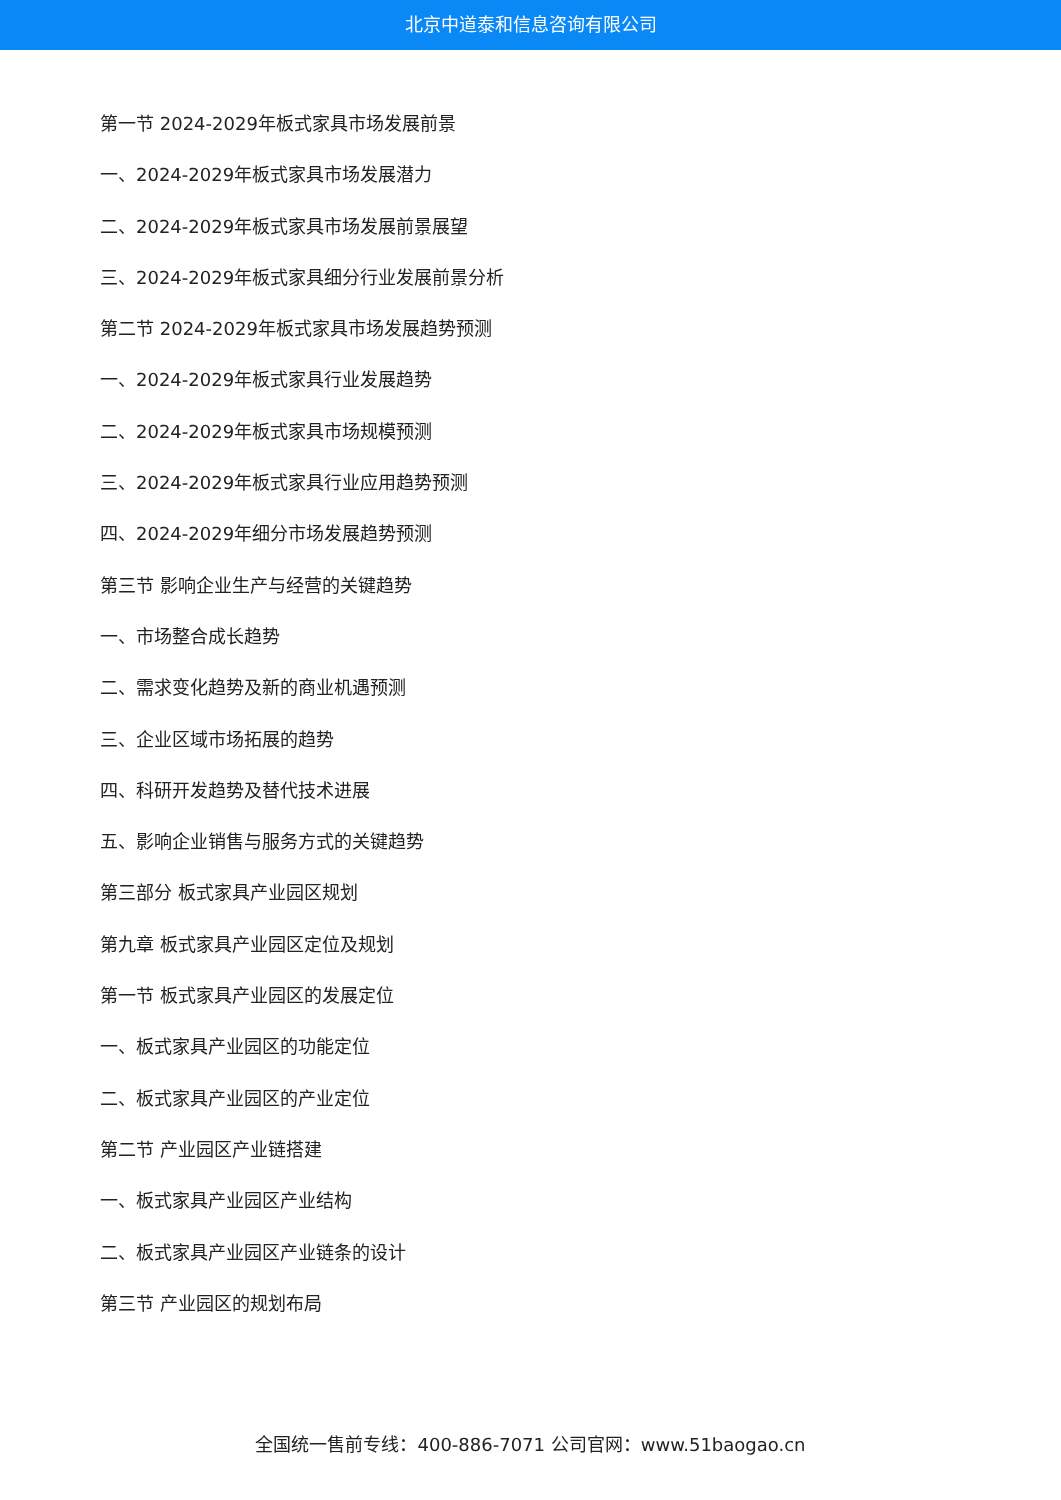北京中道泰和信息咨询有限公司
第一节 2024-2029年板式家具市场发展前景
一、2024-2029年板式家具市场发展潜力
二、2024-2029年板式家具市场发展前景展望
三、2024-2029年板式家具细分行业发展前景分析
第二节 2024-2029年板式家具市场发展趋势预测
一、2024-2029年板式家具行业发展趋势
二、2024-2029年板式家具市场规模预测
三、2024-2029年板式家具行业应用趋势预测
四、2024-2029年细分市场发展趋势预测
第三节 影响企业生产与经营的关键趋势
一、市场整合成长趋势
二、需求变化趋势及新的商业机遇预测
三、企业区域市场拓展的趋势
四、科研开发趋势及替代技术进展
五、影响企业销售与服务方式的关键趋势
第三部分 板式家具产业园区规划
第九章 板式家具产业园区定位及规划
第一节 板式家具产业园区的发展定位
一、板式家具产业园区的功能定位
二、板式家具产业园区的产业定位
第二节 产业园区产业链搭建
一、板式家具产业园区产业结构
二、板式家具产业园区产业链条的设计
第三节 产业园区的规划布局
全国统一售前专线：400-886-7071 公司官网：www.51baogao.cn